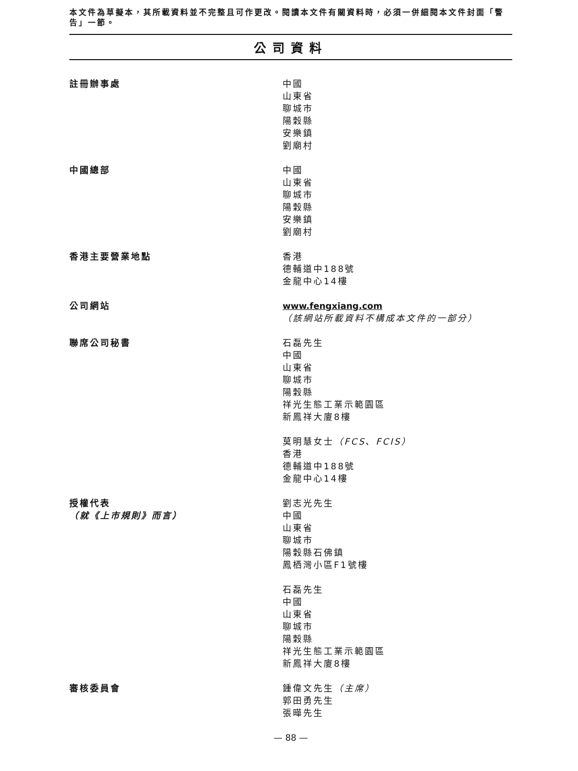本文件為草擬本，其所載資料並不完整且可作更改。閱讀本文件有關資料時，必須一併細閱本文件封面「警告」一節。
公司資料
註冊辦事處 中國
山東省
聊城市
陽穀縣
安樂鎮
劉廟村
中國總部 中國
山東省
聊城市
陽穀縣
安樂鎮
劉廟村
香港主要營業地點 香港
德輔道中188號
金龍中心14樓
公司網站 www.fengxiang.com
（該網站所載資料不構成本文件的一部分）
聯席公司秘書 石磊先生
中國
山東省
聊城市
陽穀縣
祥光生態工業示範園區
新鳳祥大廈8樓
莫明慧女士（FCS、FCIS）
香港
德輔道中188號
金龍中心14樓
授權代表
（就《上市規則》而言）
劉志光先生
中國
山東省
聊城市
陽穀縣石佛鎮
鳳栖灣小區F1號樓
石磊先生
中國
山東省
聊城市
陽穀縣
祥光生態工業示範園區
新鳳祥大廈8樓
審核委員會 鍾偉文先生（主席）
郭田勇先生
張曄先生
— 88 —